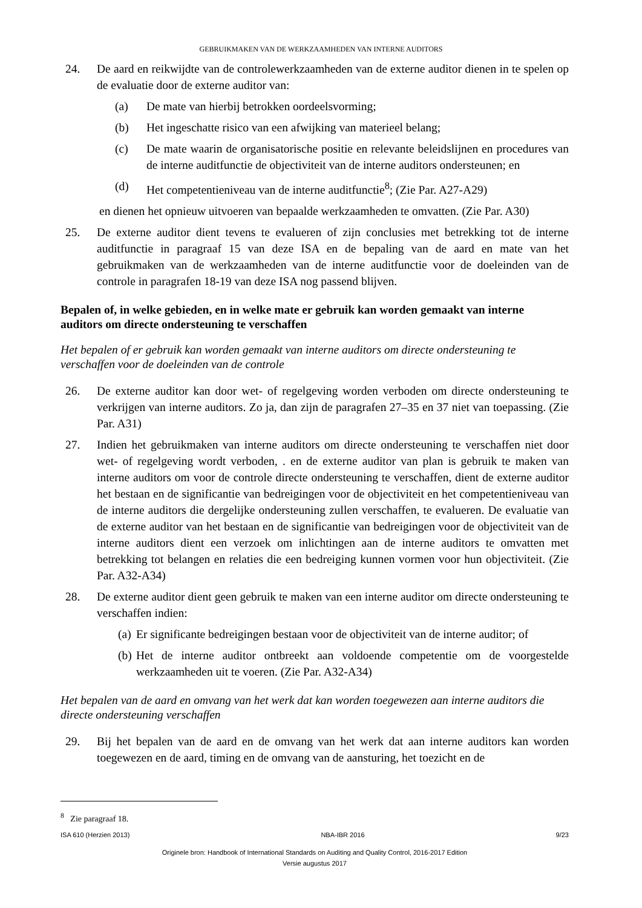GEBRUIKMAKEN VAN DE WERKZAAMHEDEN VAN INTERNE AUDITORS
24. De aard en reikwijdte van de controlewerkzaamheden van de externe auditor dienen in te spelen op de evaluatie door de externe auditor van:
(a) De mate van hierbij betrokken oordeelsvorming;
(b) Het ingeschatte risico van een afwijking van materieel belang;
(c) De mate waarin de organisatorische positie en relevante beleidslijnen en procedures van de interne auditfunctie de objectiviteit van de interne auditors ondersteunen; en
(d) Het competentieniveau van de interne auditfunctie<sup>8</sup>; (Zie Par. A27-A29)
en dienen het opnieuw uitvoeren van bepaalde werkzaamheden te omvatten. (Zie Par. A30)
25. De externe auditor dient tevens te evalueren of zijn conclusies met betrekking tot de interne auditfunctie in paragraaf 15 van deze ISA en de bepaling van de aard en mate van het gebruikmaken van de werkzaamheden van de interne auditfunctie voor de doeleinden van de controle in paragrafen 18-19 van deze ISA nog passend blijven.
Bepalen of, in welke gebieden, en in welke mate er gebruik kan worden gemaakt van interne auditors om directe ondersteuning te verschaffen
Het bepalen of er gebruik kan worden gemaakt van interne auditors om directe ondersteuning te verschaffen voor de doeleinden van de controle
26. De externe auditor kan door wet- of regelgeving worden verboden om directe ondersteuning te verkrijgen van interne auditors. Zo ja, dan zijn de paragrafen 27–35 en 37 niet van toepassing. (Zie Par. A31)
27. Indien het gebruikmaken van interne auditors om directe ondersteuning te verschaffen niet door wet- of regelgeving wordt verboden, . en de externe auditor van plan is gebruik te maken van interne auditors om voor de controle directe ondersteuning te verschaffen, dient de externe auditor het bestaan en de significantie van bedreigingen voor de objectiviteit en het competentieniveau van de interne auditors die dergelijke ondersteuning zullen verschaffen, te evalueren. De evaluatie van de externe auditor van het bestaan en de significantie van bedreigingen voor de objectiviteit van de interne auditors dient een verzoek om inlichtingen aan de interne auditors te omvatten met betrekking tot belangen en relaties die een bedreiging kunnen vormen voor hun objectiviteit. (Zie Par. A32-A34)
28. De externe auditor dient geen gebruik te maken van een interne auditor om directe ondersteuning te verschaffen indien:
(a) Er significante bedreigingen bestaan voor de objectiviteit van de interne auditor; of
(b) Het de interne auditor ontbreekt aan voldoende competentie om de voorgestelde werkzaamheden uit te voeren. (Zie Par. A32-A34)
Het bepalen van de aard en omvang van het werk dat kan worden toegewezen aan interne auditors die directe ondersteuning verschaffen
29. Bij het bepalen van de aard en de omvang van het werk dat aan interne auditors kan worden toegewezen en de aard, timing en de omvang van de aansturing, het toezicht en de
<sup>8</sup> Zie paragraaf 18.
ISA 610 (Herzien 2013) NBA-IBR 2016 9/23
Originele bron: Handbook of International Standards on Auditing and Quality Control, 2016-2017 Edition
Versie augustus 2017